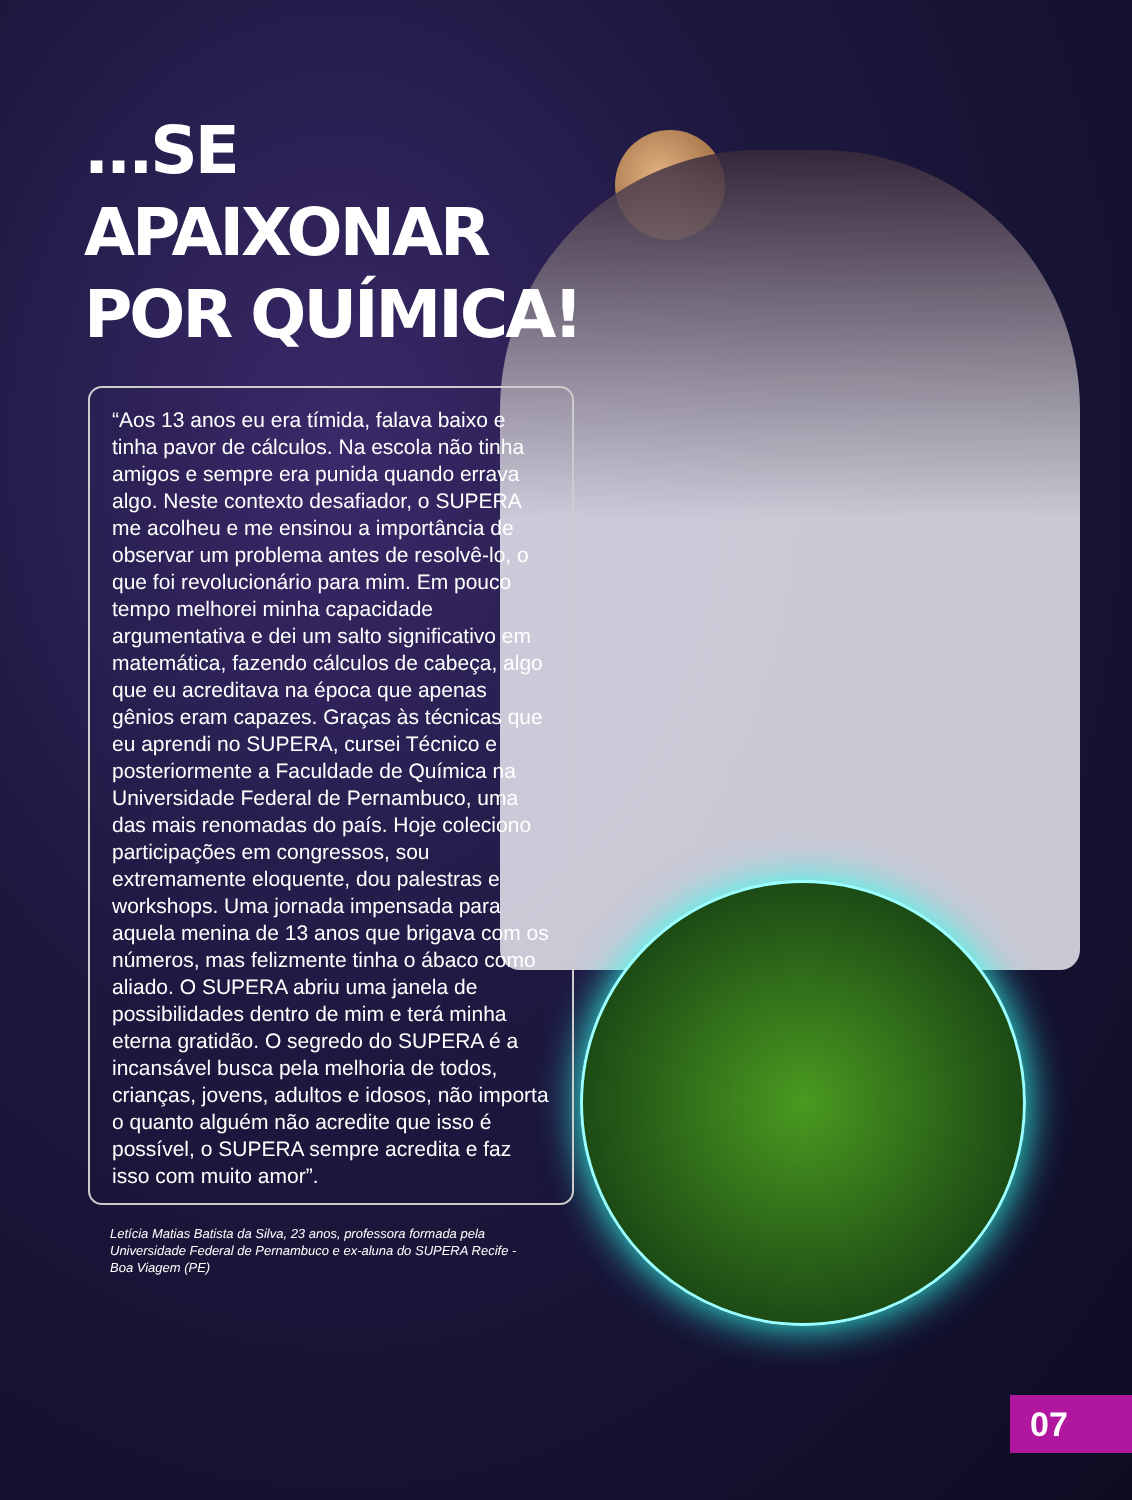...SE APAIXONAR POR QUÍMICA!
“Aos 13 anos eu era tímida, falava baixo e tinha pavor de cálculos. Na escola não tinha amigos e sempre era punida quando errava algo. Neste contexto desafiador, o SUPERA me acolheu e me ensinou a importância de observar um problema antes de resolvê-lo, o que foi revolucionário para mim. Em pouco tempo melhorei minha capacidade argumentativa e dei um salto significativo em matemática, fazendo cálculos de cabeça, algo que eu acreditava na época que apenas gênios eram capazes. Graças às técnicas que eu aprendi no SUPERA, cursei Técnico e posteriormente a Faculdade de Química na Universidade Federal de Pernambuco, uma das mais renomadas do país. Hoje coleciono participações em congressos, sou extremamente eloquente, dou palestras e workshops. Uma jornada impensada para aquela menina de 13 anos que brigava com os números, mas felizmente tinha o ábaco como aliado. O SUPERA abriu uma janela de possibilidades dentro de mim e terá minha eterna gratidão. O segredo do SUPERA é a incansável busca pela melhoria de todos, crianças, jovens, adultos e idosos, não importa o quanto alguém não acredite que isso é possível, o SUPERA sempre acredita e faz isso com muito amor”.
Letícia Matias Batista da Silva, 23 anos, professora formada pela Universidade Federal de Pernambuco e ex-aluna do SUPERA Recife - Boa Viagem (PE)
07